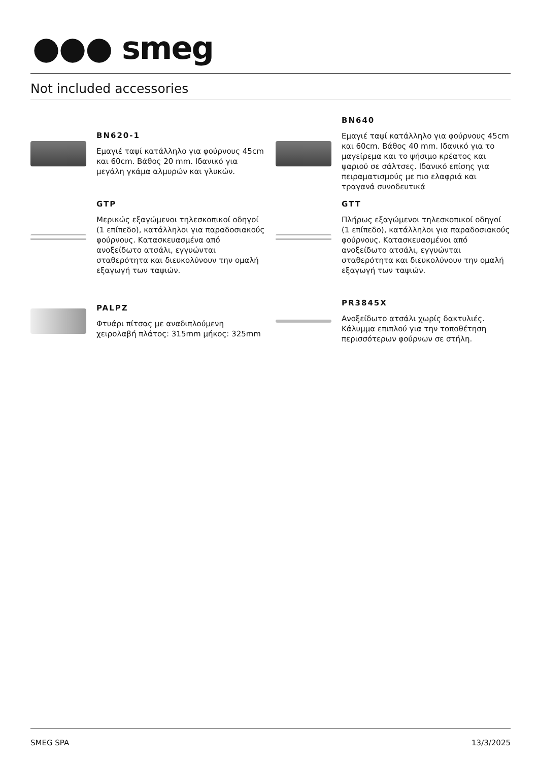●●● smeg
Not included accessories
BN620-1
Εμαγιέ ταψί κατάλληλο για φούρνους 45cm και 60cm. Βάθος 20 mm. Ιδανικό για μεγάλη γκάμα αλμυρών και γλυκών.
BN640
Εμαγιέ ταψί κατάλληλο για φούρνους 45cm και 60cm. Βάθος 40 mm. Ιδανικό για το μαγείρεμα και το ψήσιμο κρέατος και ψαριού σε σάλτσες. Ιδανικό επίσης για πειραματισμούς με πιο ελαφριά και τραγανά συνοδευτικά
GTP
Μερικώς εξαγώμενοι τηλεσκοπικοί οδηγοί (1 επίπεδο), κατάλληλοι για παραδοσιακούς φούρνους. Κατασκευασμένα από ανοξείδωτο ατσάλι, εγγυώνται σταθερότητα και διευκολύνουν την ομαλή εξαγωγή των ταψιών.
GTT
Πλήρως εξαγώμενοι τηλεσκοπικοί οδηγοί (1 επίπεδο), κατάλληλοι για παραδοσιακούς φούρνους. Κατασκευασμένοι από ανοξείδωτο ατσάλι, εγγυώνται σταθερότητα και διευκολύνουν την ομαλή εξαγωγή των ταψιών.
PALPZ
Φτυάρι πίτσας με αναδιπλούμενη χειρολαβή πλάτος: 315mm μήκος: 325mm
PR3845X
Ανοξείδωτο ατσάλι χωρίς δακτυλιές. Κάλυμμα επιπλού για την τοποθέτηση περισσότερων φούρνων σε στήλη.
SMEG SPA 13/3/2025